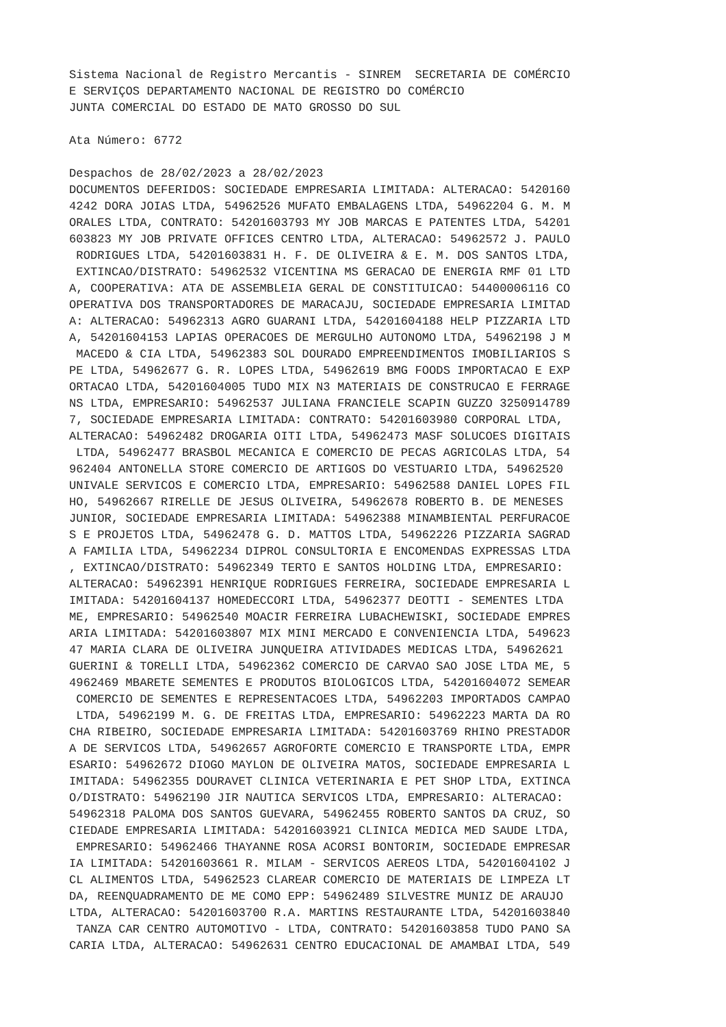Sistema Nacional de Registro Mercantis - SINREM SECRETARIA DE COMÉRCIO E SERVIÇOS DEPARTAMENTO NACIONAL DE REGISTRO DO COMÉRCIO JUNTA COMERCIAL DO ESTADO DE MATO GROSSO DO SUL Ata Número: 6772 Despachos de 28/02/2023 a 28/02/2023 DOCUMENTOS DEFERIDOS: SOCIEDADE EMPRESARIA LIMITADA: ALTERACAO: 5420160 4242 DORA JOIAS LTDA, 54962526 MUFATO EMBALAGENS LTDA, 54962204 G. M. M ORALES LTDA, CONTRATO: 54201603793 MY JOB MARCAS E PATENTES LTDA, 54201 603823 MY JOB PRIVATE OFFICES CENTRO LTDA, ALTERACAO: 54962572 J. PAULO RODRIGUES LTDA, 54201603831 H. F. DE OLIVEIRA & E. M. DOS SANTOS LTDA, EXTINCAO/DISTRATO: 54962532 VICENTINA MS GERACAO DE ENERGIA RMF 01 LTD A, COOPERATIVA: ATA DE ASSEMBLEIA GERAL DE CONSTITUICAO: 54400006116 CO OPERATIVA DOS TRANSPORTADORES DE MARACAJU, SOCIEDADE EMPRESARIA LIMITAD A: ALTERACAO: 54962313 AGRO GUARANI LTDA, 54201604188 HELP PIZZARIA LTD A, 54201604153 LAPIAS OPERACOES DE MERGULHO AUTONOMO LTDA, 54962198 J M MACEDO & CIA LTDA, 54962383 SOL DOURADO EMPREENDIMENTOS IMOBILIARIOS S PE LTDA, 54962677 G. R. LOPES LTDA, 54962619 BMG FOODS IMPORTACAO E EXP ORTACAO LTDA, 54201604005 TUDO MIX N3 MATERIAIS DE CONSTRUCAO E FERRAGE NS LTDA, EMPRESARIO: 54962537 JULIANA FRANCIELE SCAPIN GUZZO 3250914789 7, SOCIEDADE EMPRESARIA LIMITADA: CONTRATO: 54201603980 CORPORAL LTDA, ALTERACAO: 54962482 DROGARIA OITI LTDA, 54962473 MASF SOLUCOES DIGITAIS LTDA, 54962477 BRASBOL MECANICA E COMERCIO DE PECAS AGRICOLAS LTDA, 54 962404 ANTONELLA STORE COMERCIO DE ARTIGOS DO VESTUARIO LTDA, 54962520 UNIVALE SERVICOS E COMERCIO LTDA, EMPRESARIO: 54962588 DANIEL LOPES FIL HO, 54962667 RIRELLE DE JESUS OLIVEIRA, 54962678 ROBERTO B. DE MENESES JUNIOR, SOCIEDADE EMPRESARIA LIMITADA: 54962388 MINAMBIENTAL PERFURACOE S E PROJETOS LTDA, 54962478 G. D. MATTOS LTDA, 54962226 PIZZARIA SAGRAD A FAMILIA LTDA, 54962234 DIPROL CONSULTORIA E ENCOMENDAS EXPRESSAS LTDA , EXTINCAO/DISTRATO: 54962349 TERTO E SANTOS HOLDING LTDA, EMPRESARIO: ALTERACAO: 54962391 HENRIQUE RODRIGUES FERREIRA, SOCIEDADE EMPRESARIA L IMITADA: 54201604137 HOMEDECCORI LTDA, 54962377 DEOTTI - SEMENTES LTDA ME, EMPRESARIO: 54962540 MOACIR FERREIRA LUBACHEWISKI, SOCIEDADE EMPRES ARIA LIMITADA: 54201603807 MIX MINI MERCADO E CONVENIENCIA LTDA, 549623 47 MARIA CLARA DE OLIVEIRA JUNQUEIRA ATIVIDADES MEDICAS LTDA, 54962621 GUERINI & TORELLI LTDA, 54962362 COMERCIO DE CARVAO SAO JOSE LTDA ME, 5 4962469 MBARETE SEMENTES E PRODUTOS BIOLOGICOS LTDA, 54201604072 SEMEAR COMERCIO DE SEMENTES E REPRESENTACOES LTDA, 54962203 IMPORTADOS CAMPAO LTDA, 54962199 M. G. DE FREITAS LTDA, EMPRESARIO: 54962223 MARTA DA RO CHA RIBEIRO, SOCIEDADE EMPRESARIA LIMITADA: 54201603769 RHINO PRESTADOR A DE SERVICOS LTDA, 54962657 AGROFORTE COMERCIO E TRANSPORTE LTDA, EMPR ESARIO: 54962672 DIOGO MAYLON DE OLIVEIRA MATOS, SOCIEDADE EMPRESARIA L IMITADA: 54962355 DOURAVET CLINICA VETERINARIA E PET SHOP LTDA, EXTINCA O/DISTRATO: 54962190 JIR NAUTICA SERVICOS LTDA, EMPRESARIO: ALTERACAO: 54962318 PALOMA DOS SANTOS GUEVARA, 54962455 ROBERTO SANTOS DA CRUZ, SO CIEDADE EMPRESARIA LIMITADA: 54201603921 CLINICA MEDICA MED SAUDE LTDA, EMPRESARIO: 54962466 THAYANNE ROSA ACORSI BONTORIM, SOCIEDADE EMPRESAR IA LIMITADA: 54201603661 R. MILAM - SERVICOS AEREOS LTDA, 54201604102 J CL ALIMENTOS LTDA, 54962523 CLAREAR COMERCIO DE MATERIAIS DE LIMPEZA LT DA, REENQUADRAMENTO DE ME COMO EPP: 54962489 SILVESTRE MUNIZ DE ARAUJO LTDA, ALTERACAO: 54201603700 R.A. MARTINS RESTAURANTE LTDA, 54201603840 TANZA CAR CENTRO AUTOMOTIVO - LTDA, CONTRATO: 54201603858 TUDO PANO SA CARIA LTDA, ALTERACAO: 54962631 CENTRO EDUCACIONAL DE AMAMBAI LTDA, 549